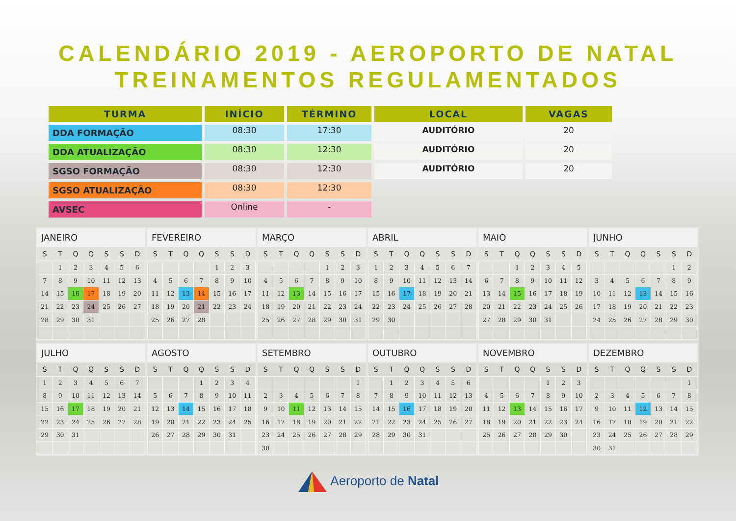CALENDÁRIO 2019 - AEROPORTO DE NATAL
TREINAMENTOS REGULAMENTADOS
| TURMA | INÍCIO | TÉRMINO | LOCAL | VAGAS |
| --- | --- | --- | --- | --- |
| DDA FORMAÇÃO | 08:30 | 17:30 | AUDITÓRIO | 20 |
| DDA ATUALIZAÇÃO | 08:30 | 12:30 | AUDITÓRIO | 20 |
| SGSO FORMAÇÃO | 08:30 | 12:30 | AUDITÓRIO | 20 |
| SGSO ATUALIZAÇÃO | 08:30 | 12:30 | | |
| AVSEC | Online | - | | |
JANEIRO
| S | T | Q | Q | S | S | D |
| --- | --- | --- | --- | --- | --- | --- |
| | 1 | 2 | 3 | 4 | 5 | 6 |
| 7 | 8 | 9 | 10 | 11 | 12 | 13 |
| 14 | 15 | 16 | 17 | 18 | 19 | 20 |
| 21 | 22 | 23 | 24 | 25 | 26 | 27 |
| 28 | 29 | 30 | 31 | | | |
FEVEREIRO
| S | T | Q | Q | S | S | D |
| --- | --- | --- | --- | --- | --- | --- |
| | | | | 1 | 2 | 3 |
| 4 | 5 | 6 | 7 | 8 | 9 | 10 |
| 11 | 12 | 13 | 14 | 15 | 16 | 17 |
| 18 | 19 | 20 | 21 | 22 | 23 | 24 |
| 25 | 26 | 27 | 28 | | | |
MARÇO
| S | T | Q | Q | S | S | D |
| --- | --- | --- | --- | --- | --- | --- |
| | | | | 1 | 2 | 3 |
| 4 | 5 | 6 | 7 | 8 | 9 | 10 |
| 11 | 12 | 13 | 14 | 15 | 16 | 17 |
| 18 | 19 | 20 | 21 | 22 | 23 | 24 |
| 25 | 26 | 27 | 28 | 29 | 30 | 31 |
ABRIL
| S | T | Q | Q | S | S | D |
| --- | --- | --- | --- | --- | --- | --- |
| 1 | 2 | 3 | 4 | 5 | 6 | 7 |
| 8 | 9 | 10 | 11 | 12 | 13 | 14 |
| 15 | 16 | 17 | 18 | 19 | 20 | 21 |
| 22 | 23 | 24 | 25 | 26 | 27 | 28 |
| 29 | 30 | | | | | |
MAIO
| S | T | Q | Q | S | S | D |
| --- | --- | --- | --- | --- | --- | --- |
| | | 1 | 2 | 3 | 4 | 5 |
| 6 | 7 | 8 | 9 | 10 | 11 | 12 |
| 13 | 14 | 15 | 16 | 17 | 18 | 19 |
| 20 | 21 | 22 | 23 | 24 | 25 | 26 |
| 27 | 28 | 29 | 30 | 31 | | |
JUNHO
| S | T | Q | Q | S | S | D |
| --- | --- | --- | --- | --- | --- | --- |
| | | | | | 1 | 2 |
| 3 | 4 | 5 | 6 | 7 | 8 | 9 |
| 10 | 11 | 12 | 13 | 14 | 15 | 16 |
| 17 | 18 | 19 | 20 | 21 | 22 | 23 |
| 24 | 25 | 26 | 27 | 28 | 29 | 30 |
JULHO
| S | T | Q | Q | S | S | D |
| --- | --- | --- | --- | --- | --- | --- |
| 1 | 2 | 3 | 4 | 5 | 6 | 7 |
| 8 | 9 | 10 | 11 | 12 | 13 | 14 |
| 15 | 16 | 17 | 18 | 19 | 20 | 21 |
| 22 | 23 | 24 | 25 | 26 | 27 | 28 |
| 29 | 30 | 31 | | | | |
AGOSTO
| S | T | Q | Q | S | S | D |
| --- | --- | --- | --- | --- | --- | --- |
| | | | 1 | 2 | 3 | 4 |
| 5 | 6 | 7 | 8 | 9 | 10 | 11 |
| 12 | 13 | 14 | 15 | 16 | 17 | 18 |
| 19 | 20 | 21 | 22 | 23 | 24 | 25 |
| 26 | 27 | 28 | 29 | 30 | 31 | |
SETEMBRO
| S | T | Q | Q | S | S | D |
| --- | --- | --- | --- | --- | --- | --- |
| | | | | | | 1 |
| 2 | 3 | 4 | 5 | 6 | 7 | 8 |
| 9 | 10 | 11 | 12 | 13 | 14 | 15 |
| 16 | 17 | 18 | 19 | 20 | 21 | 22 |
| 23 | 24 | 25 | 26 | 27 | 28 | 29 |
| 30 | | | | | | |
OUTUBRO
| S | T | Q | Q | S | S | D |
| --- | --- | --- | --- | --- | --- | --- |
| | 1 | 2 | 3 | 4 | 5 | 6 |
| 7 | 8 | 9 | 10 | 11 | 12 | 13 |
| 14 | 15 | 16 | 17 | 18 | 19 | 20 |
| 21 | 22 | 23 | 24 | 25 | 26 | 27 |
| 28 | 29 | 30 | 31 | | | |
NOVEMBRO
| S | T | Q | Q | S | S | D |
| --- | --- | --- | --- | --- | --- | --- |
| | | | | 1 | 2 | 3 |
| 4 | 5 | 6 | 7 | 8 | 9 | 10 |
| 11 | 12 | 13 | 14 | 15 | 16 | 17 |
| 18 | 19 | 20 | 21 | 22 | 23 | 24 |
| 25 | 26 | 27 | 28 | 29 | 30 | |
DEZEMBRO
| S | T | Q | Q | S | S | D |
| --- | --- | --- | --- | --- | --- | --- |
| | | | | | | 1 |
| 2 | 3 | 4 | 5 | 6 | 7 | 8 |
| 9 | 10 | 11 | 12 | 13 | 14 | 15 |
| 16 | 17 | 18 | 19 | 20 | 21 | 22 |
| 23 | 24 | 25 | 26 | 27 | 28 | 29 |
| 30 | 31 | | | | | |
Aeroporto de Natal